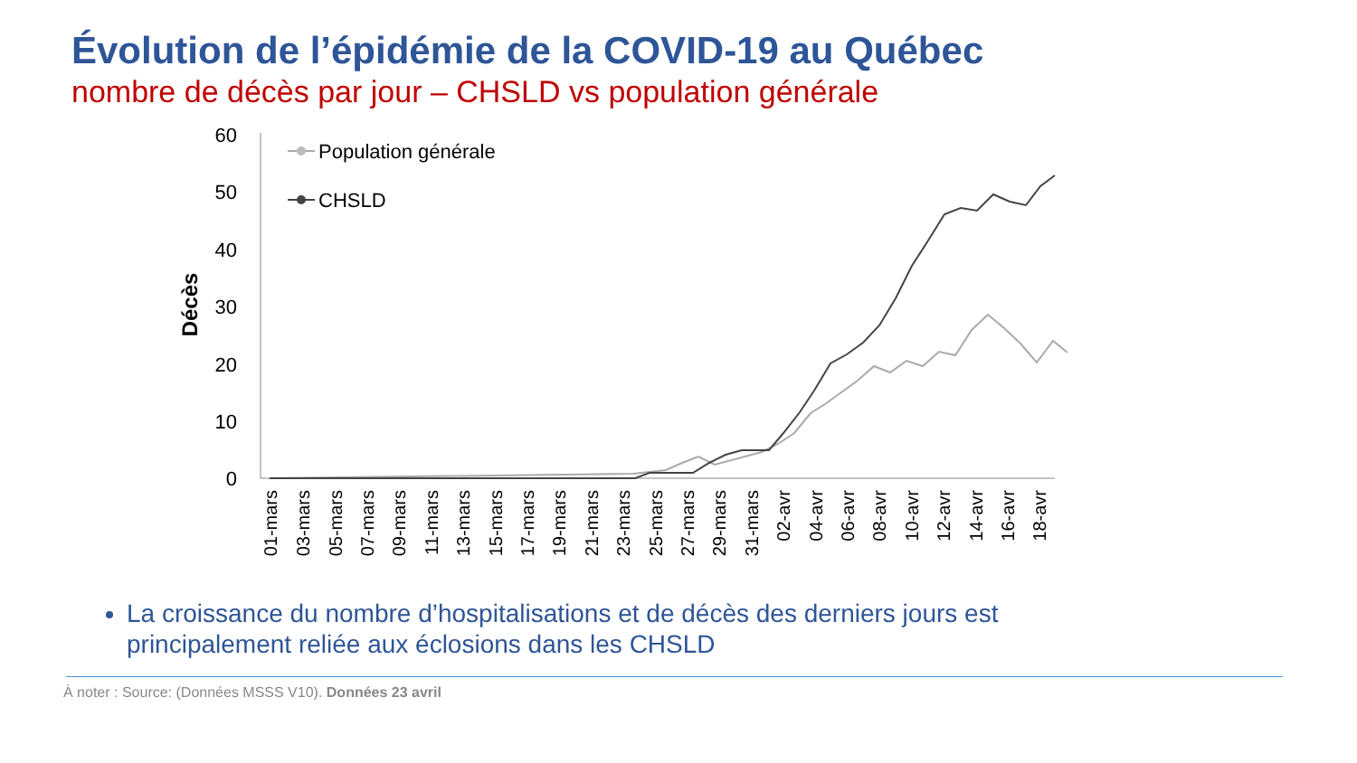Évolution de l’épidémie de la COVID-19 au Québec
nombre de décès par jour – CHSLD vs population générale
60
50
40
30
20
10
0
Décès
Population générale
CHSLD
01-mars
03-mars
05-mars
07-mars
09-mars
11-mars
13-mars
15-mars
17-mars
19-mars
21-mars
23-mars
25-mars
27-mars
29-mars
31-mars
02-avr
04-avr
06-avr
08-avr
10-avr
12-avr
14-avr
16-avr
18-avr
La croissance du nombre d’hospitalisations et de décès des derniers jours est principalement reliée aux éclosions dans les CHSLD
À noter : Source: (Données MSSS V10). Données 23 avril